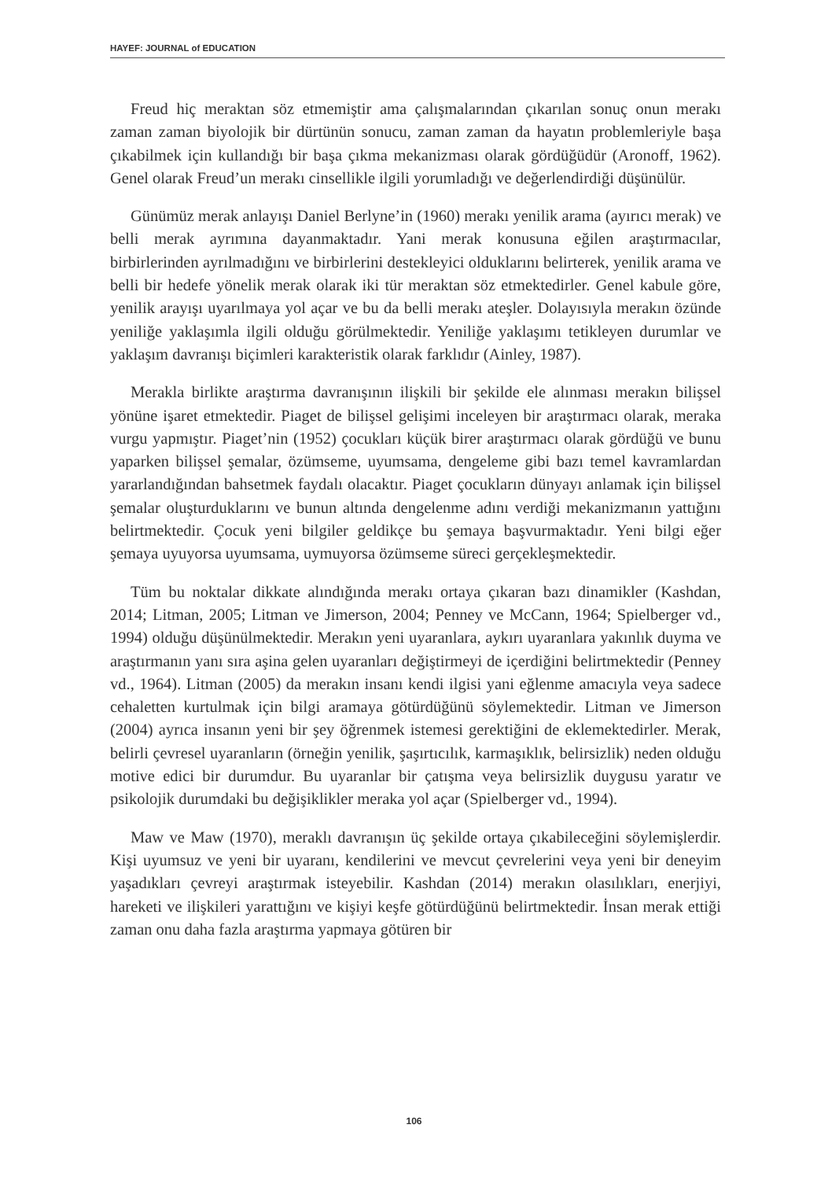HAYEF: JOURNAL of EDUCATION
Freud hiç meraktan söz etmemiştir ama çalışmalarından çıkarılan sonuç onun merakı zaman zaman biyolojik bir dürtünün sonucu, zaman zaman da hayatın problemleriyle başa çıkabilmek için kullandığı bir başa çıkma mekanizması olarak gördüğüdür (Aronoff, 1962). Genel olarak Freud’un merakı cinsellikle ilgili yorumladığı ve değerlendirdiği düşünülür.
Günümüz merak anlayışı Daniel Berlyne’in (1960) merakı yenilik arama (ayırıcı merak) ve belli merak ayrımına dayanmaktadır. Yani merak konusuna eğilen araştırmacılar, birbirlerinden ayrılmadığını ve birbirlerini destekleyici olduklarını belirterek, yenilik arama ve belli bir hedefe yönelik merak olarak iki tür meraktan söz etmektedirler. Genel kabule göre, yenilik arayışı uyarılmaya yol açar ve bu da belli merakı ateşler. Dolayısıyla merakın özünde yeniliğe yaklaşımla ilgili olduğu görülmektedir. Yeniliğe yaklaşımı tetikleyen durumlar ve yaklaşım davranışı biçimleri karakteristik olarak farklıdır (Ainley, 1987).
Merakla birlikte araştırma davranışının ilişkili bir şekilde ele alınması merakın bilişsel yönüne işaret etmektedir. Piaget de bilişsel gelişimi inceleyen bir araştırmacı olarak, meraka vurgu yapmıştır. Piaget’nin (1952) çocukları küçük birer araştırmacı olarak gördüğü ve bunu yaparken bilişsel şemalar, özümseme, uyumsama, dengeleme gibi bazı temel kavramlardan yararlandığından bahsetmek faydalı olacaktır. Piaget çocukların dünyayı anlamak için bilişsel şemalar oluşturduklarını ve bunun altında dengelenme adını verdiği mekanizmanın yattığını belirtmektedir. Çocuk yeni bilgiler geldikçe bu şemaya başvurmaktadır. Yeni bilgi eğer şemaya uyuyorsa uyumsama, uymuyorsa özümseme süreci gerçekleşmektedir.
Tüm bu noktalar dikkate alındığında merakı ortaya çıkaran bazı dinamikler (Kashdan, 2014; Litman, 2005; Litman ve Jimerson, 2004; Penney ve McCann, 1964; Spielberger vd., 1994) olduğu düşünülmektedir. Merakın yeni uyaranlara, aykırı uyaranlara yakınlık duyma ve araştırmanın yanı sıra aşina gelen uyaranları değiştirmeyi de içerdiğini belirtmektedir (Penney vd., 1964). Litman (2005) da merakın insanı kendi ilgisi yani eğlenme amacıyla veya sadece cehaletten kurtulmak için bilgi aramaya götürdüğünü söylemektedir. Litman ve Jimerson (2004) ayrıca insanın yeni bir şey öğrenmek istemesi gerektiğini de eklemektedirler. Merak, belirli çevresel uyaranların (örneğin yenilik, şaşırtıcılık, karmaşıklık, belirsizlik) neden olduğu motive edici bir durumdur. Bu uyaranlar bir çatışma veya belirsizlik duygusu yaratır ve psikolojik durumdaki bu değişiklikler meraka yol açar (Spielberger vd., 1994).
Maw ve Maw (1970), meraklı davranışın üç şekilde ortaya çıkabileceğini söylemişlerdir. Kişi uyumsuz ve yeni bir uyaranı, kendilerini ve mevcut çevrelerini veya yeni bir deneyim yaşadıkları çevreyi araştırmak isteyebilir. Kashdan (2014) merakın olasılıkları, enerjiyi, hareketi ve ilişkileri yarattığını ve kişiyi keşfe götürdüğünü belirtmektedir. İnsan merak ettiği zaman onu daha fazla araştırma yapmaya götüren bir
106